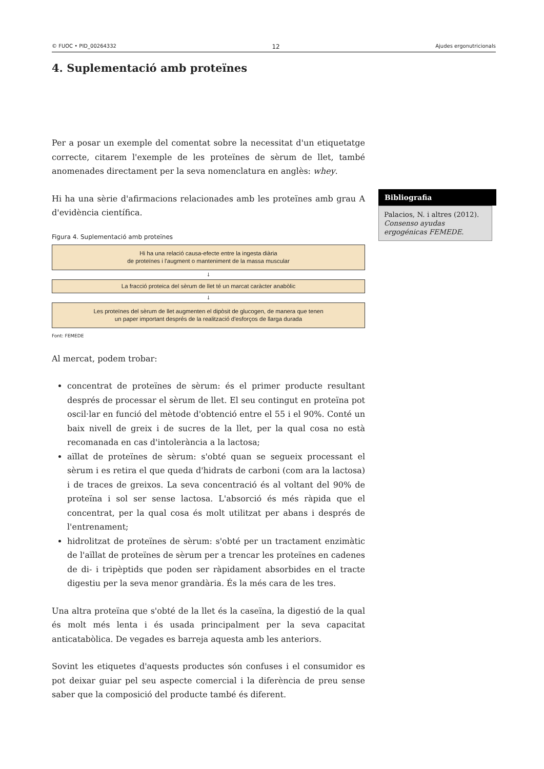© FUOC • PID_00264332 12 Ajudes ergonutricionals
4. Suplementació amb proteïnes
Per a posar un exemple del comentat sobre la necessitat d'un etiquetatge correcte, citarem l'exemple de les proteïnes de sèrum de llet, també anomenades directament per la seva nomenclatura en anglès: whey.
Hi ha una sèrie d'afirmacions relacionades amb les proteïnes amb grau A d'evidència científica.
Figura 4. Suplementació amb proteïnes
Hi ha una relació causa-efecte entre la ingesta diària
de proteïnes i l'augment o manteniment de la massa muscular
↓
La fracció proteica del sèrum de llet té un marcat caràcter anabòlic
↓
Les proteïnes del sèrum de llet augmenten el dipòsit de glucogen, de manera que tenen
un paper important després de la realització d'esforços de llarga durada
Font: FEMEDE
Al mercat, podem trobar:
concentrat de proteïnes de sèrum: és el primer producte resultant després de processar el sèrum de llet. El seu contingut en proteïna pot oscil·lar en funció del mètode d'obtenció entre el 55 i el 90%. Conté un baix nivell de greix i de sucres de la llet, per la qual cosa no està recomanada en cas d'intolerància a la lactosa;
aïllat de proteïnes de sèrum: s'obté quan se segueix processant el sèrum i es retira el que queda d'hidrats de carboni (com ara la lactosa) i de traces de greixos. La seva concentració és al voltant del 90% de proteïna i sol ser sense lactosa. L'absorció és més ràpida que el concentrat, per la qual cosa és molt utilitzat per abans i després de l'entrenament;
hidrolitzat de proteïnes de sèrum: s'obté per un tractament enzimàtic de l'aïllat de proteïnes de sèrum per a trencar les proteïnes en cadenes de di- i tripèptids que poden ser ràpidament absorbides en el tracte digestiu per la seva menor grandària. És la més cara de les tres.
Una altra proteïna que s'obté de la llet és la caseïna, la digestió de la qual és molt més lenta i és usada principalment per la seva capacitat anticatabòlica. De vegades es barreja aquesta amb les anteriors.
Sovint les etiquetes d'aquests productes són confuses i el consumidor es pot deixar guiar pel seu aspecte comercial i la diferència de preu sense saber que la composició del producte també és diferent.
Bibliografia
Palacios, N. i altres (2012). Consenso ayudas ergogénicas FEMEDE.